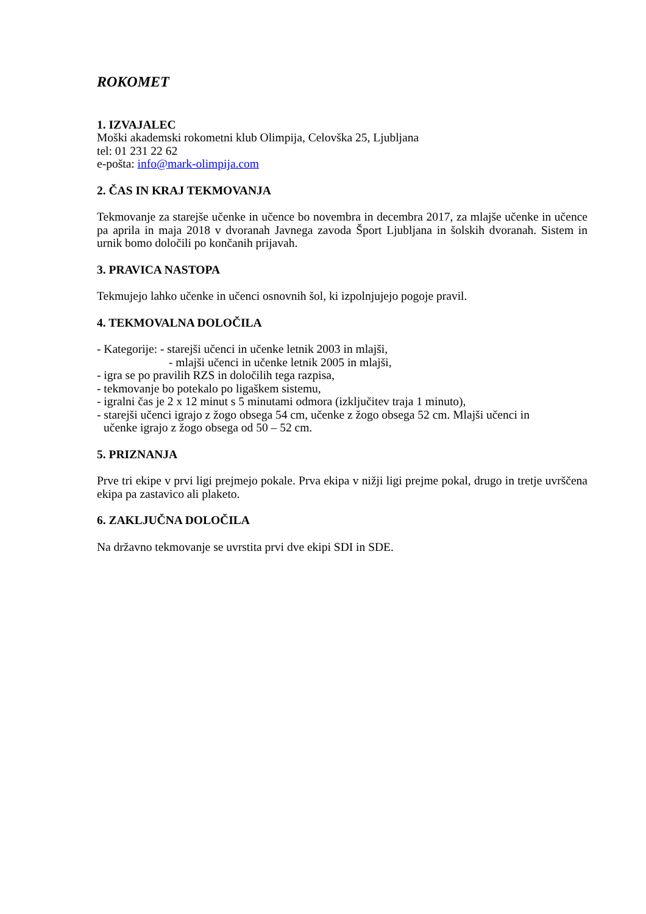ROKOMET
1. IZVAJALEC
Moški akademski rokometni klub Olimpija, Celovška 25, Ljubljana
tel: 01 231 22 62
e-pošta: info@mark-olimpija.com
2. ČAS IN KRAJ TEKMOVANJA
Tekmovanje za starejše učenke in učence bo novembra in decembra 2017, za mlajše učenke in učence pa aprila in maja 2018 v dvoranah Javnega zavoda Šport Ljubljana in šolskih dvoranah. Sistem in urnik bomo določili po končanih prijavah.
3. PRAVICA NASTOPA
Tekmujejo lahko učenke in učenci osnovnih šol, ki izpolnjujejo pogoje pravil.
4. TEKMOVALNA DOLOČILA
- Kategorije: - starejši učenci in učenke letnik 2003 in mlajši,
- mlajši učenci in učenke letnik 2005 in mlajši,
- igra se po pravilih RZS in določilih tega razpisa,
- tekmovanje bo potekalo po ligaškem sistemu,
- igralni čas je 2 x 12 minut s 5 minutami odmora (izključitev traja 1 minuto),
- starejši učenci igrajo z žogo obsega 54 cm, učenke z žogo obsega 52 cm. Mlajši učenci in
učenke igrajo z žogo obsega od 50 – 52 cm.
5. PRIZNANJA
Prve tri ekipe v prvi ligi prejmejo pokale. Prva ekipa v nižji ligi prejme pokal, drugo in tretje uvrščena ekipa pa zastavico ali plaketo.
6. ZAKLJUČNA DOLOČILA
Na državno tekmovanje se uvrstita prvi dve ekipi SDI in SDE.